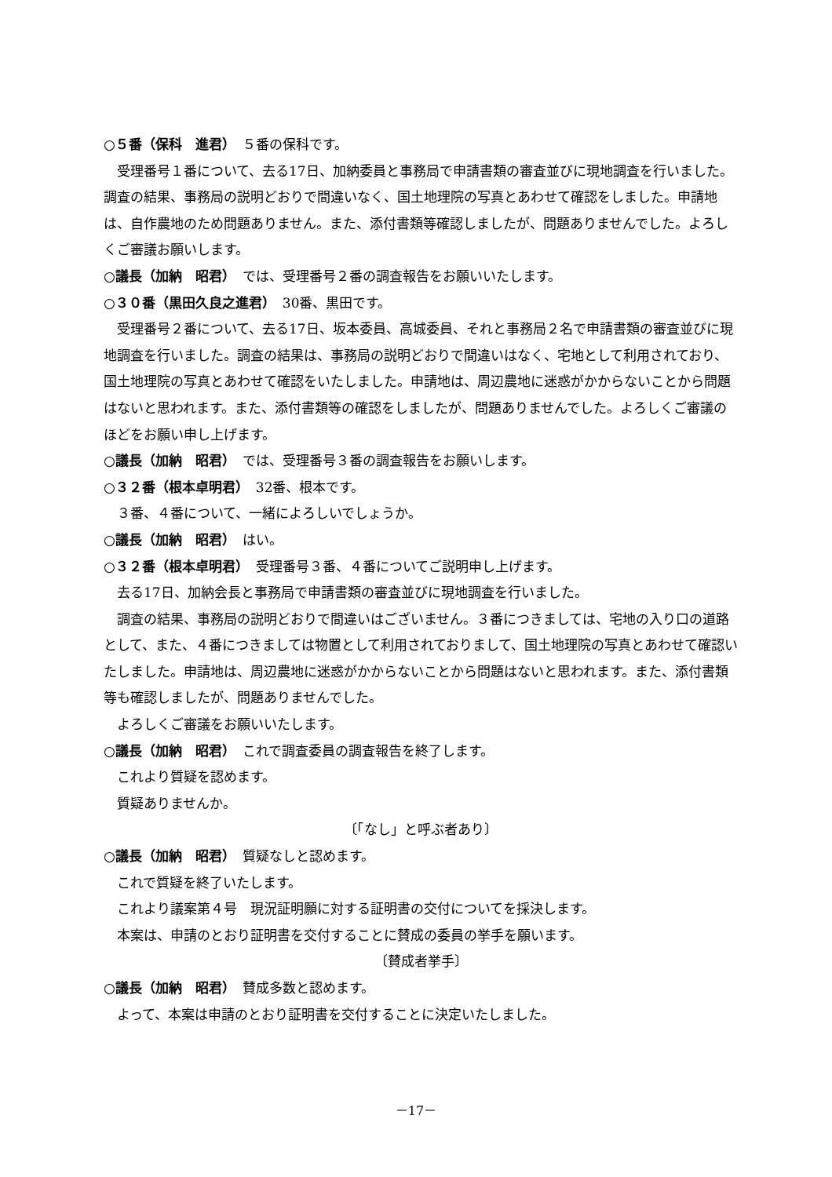○５番（保科　進君）　５番の保科です。
受理番号１番について、去る17日、加納委員と事務局で申請書類の審査並びに現地調査を行いました。調査の結果、事務局の説明どおりで間違いなく、国土地理院の写真とあわせて確認をしました。申請地は、自作農地のため問題ありません。また、添付書類等確認しましたが、問題ありませんでした。よろしくご審議お願いします。
○議長（加納　昭君）　では、受理番号２番の調査報告をお願いいたします。
○３０番（黒田久良之進君）　30番、黒田です。
受理番号２番について、去る17日、坂本委員、高城委員、それと事務局２名で申請書類の審査並びに現地調査を行いました。調査の結果は、事務局の説明どおりで間違いはなく、宅地として利用されており、国土地理院の写真とあわせて確認をいたしました。申請地は、周辺農地に迷惑がかからないことから問題はないと思われます。また、添付書類等の確認をしましたが、問題ありませんでした。よろしくご審議のほどをお願い申し上げます。
○議長（加納　昭君）　では、受理番号３番の調査報告をお願いします。
○３２番（根本卓明君）　32番、根本です。
３番、４番について、一緒によろしいでしょうか。
○議長（加納　昭君）　はい。
○３２番（根本卓明君）　受理番号３番、４番についてご説明申し上げます。
去る17日、加納会長と事務局で申請書類の審査並びに現地調査を行いました。
調査の結果、事務局の説明どおりで間違いはございません。３番につきましては、宅地の入り口の道路として、また、４番につきましては物置として利用されておりまして、国土地理院の写真とあわせて確認いたしました。申請地は、周辺農地に迷惑がかからないことから問題はないと思われます。また、添付書類等も確認しましたが、問題ありませんでした。
よろしくご審議をお願いいたします。
○議長（加納　昭君）　これで調査委員の調査報告を終了します。
これより質疑を認めます。
質疑ありませんか。
〔「なし」と呼ぶ者あり〕
○議長（加納　昭君）　質疑なしと認めます。
これで質疑を終了いたします。
これより議案第４号　現況証明願に対する証明書の交付についてを採決します。
本案は、申請のとおり証明書を交付することに賛成の委員の挙手を願います。
〔賛成者挙手〕
○議長（加納　昭君）　賛成多数と認めます。
よって、本案は申請のとおり証明書を交付することに決定いたしました。
－17－